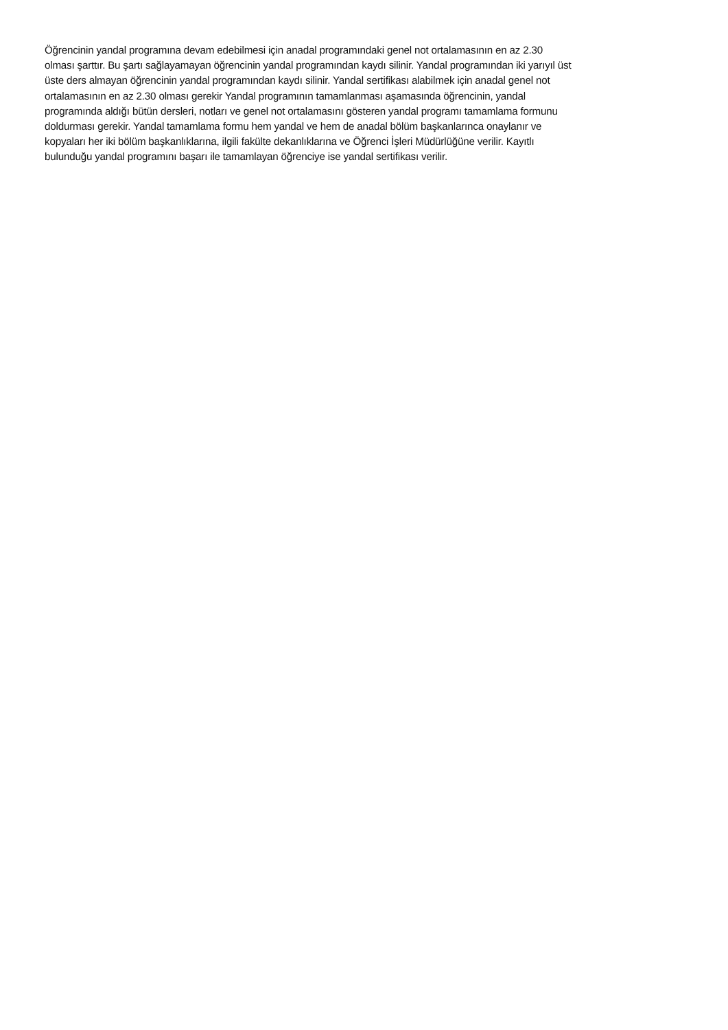Öğrencinin yandal programına devam edebilmesi için anadal programındaki genel not ortalamasının en az 2.30
olması şarttır. Bu şartı sağlayamayan öğrencinin yandal programından kaydı silinir. Yandal programından iki yarıyıl üst
üste ders almayan öğrencinin yandal programından kaydı silinir. Yandal sertifikası alabilmek için anadal genel not
ortalamasının en az 2.30 olması gerekir Yandal programının tamamlanması aşamasında öğrencinin, yandal
programında aldığı bütün dersleri, notları ve genel not ortalamasını gösteren yandal programı tamamlama formunu
doldurması gerekir. Yandal tamamlama formu hem yandal ve hem de anadal bölüm başkanlarınca onaylanır ve
kopyaları her iki bölüm başkanlıklarına, ilgili fakülte dekanlıklarına ve Öğrenci İşleri Müdürlüğüne verilir. Kayıtlı
bulunduğu yandal programını başarı ile tamamlayan öğrenciye ise yandal sertifikası verilir.